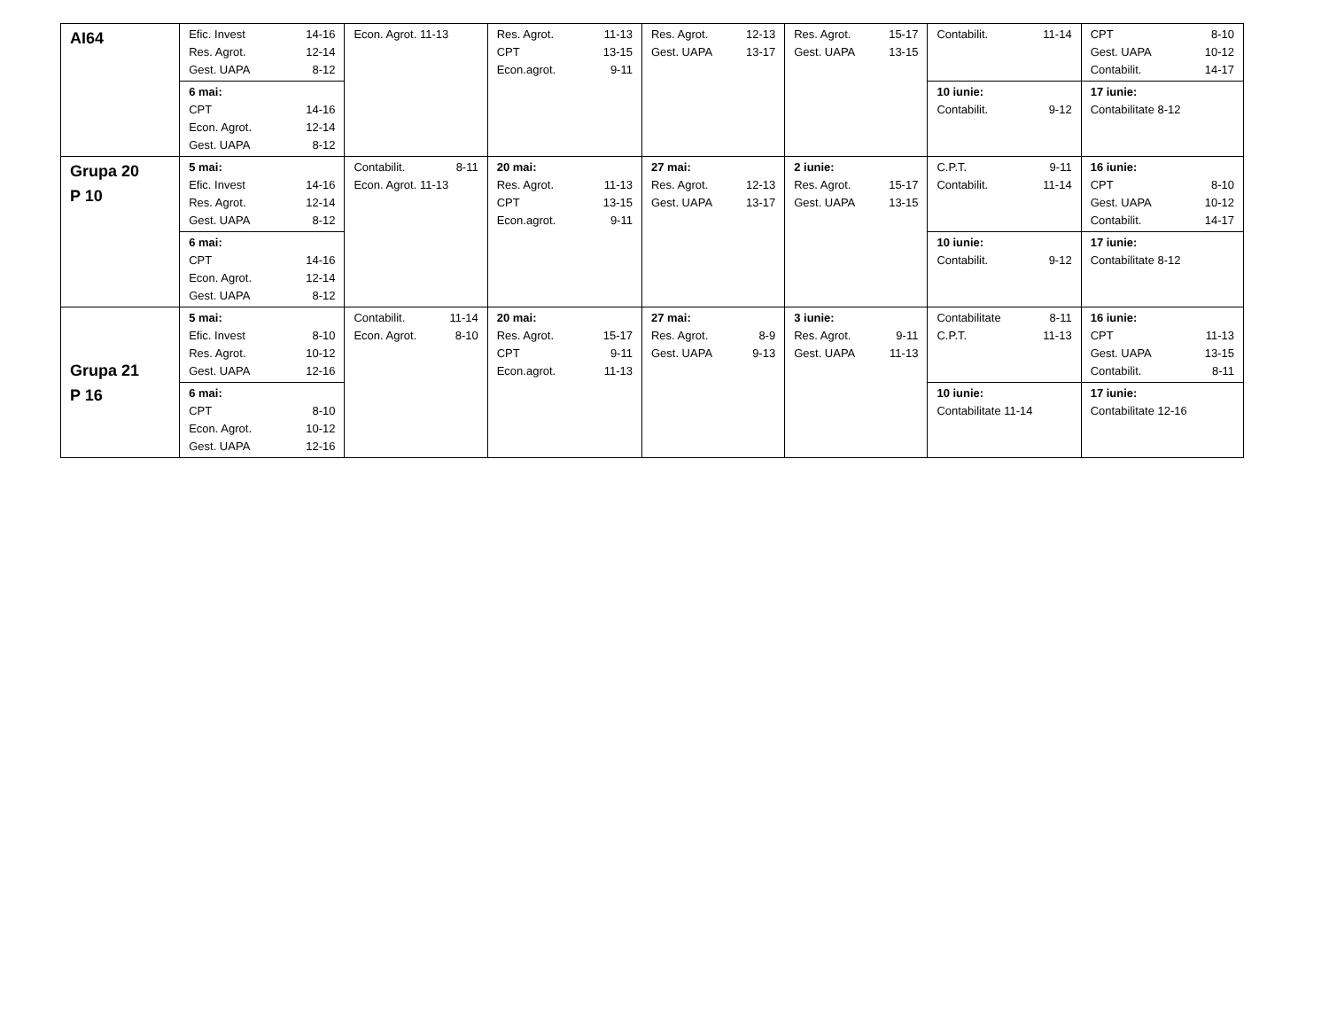| AI64 | Efic. Invest 14-16 Res. Agrot. 12-14 Gest. UAPA 8-12 | Econ. Agrot. 11-13 | Res. Agrot. 11-13 CPT 13-15 Econ.agrot. 9-11 | Res. Agrot. 12-13 Gest. UAPA 13-17 | Res. Agrot. 15-17 Gest. UAPA 13-15 | Contabilit. 11-14 | CPT 8-10 Gest. UAPA 10-12 Contabilit. 14-17 |
| | 6 mai: CPT 14-16 Econ. Agrot. 12-14 Gest. UAPA 8-12 | | | | | 10 iunie: Contabilit. 9-12 | 17 iunie: Contabilitate 8-12 |
| Grupa 20 P 10 | 5 mai: Efic. Invest 14-16 Res. Agrot. 12-14 Gest. UAPA 8-12 | Contabilit. 8-11 Econ. Agrot. 11-13 | 20 mai: Res. Agrot. 11-13 CPT 13-15 Econ.agrot. 9-11 | 27 mai: Res. Agrot. 12-13 Gest. UAPA 13-17 | 2 iunie: Res. Agrot. 15-17 Gest. UAPA 13-15 | C.P.T. 9-11 Contabilit. 11-14 | 16 iunie: CPT 8-10 Gest. UAPA 10-12 Contabilit. 14-17 |
| | 6 mai: CPT 14-16 Econ. Agrot. 12-14 Gest. UAPA 8-12 | | | | | 10 iunie: Contabilit. 9-12 | 17 iunie: Contabilitate 8-12 |
| Grupa 21 P 16 | 5 mai: Efic. Invest 8-10 Res. Agrot. 10-12 Gest. UAPA 12-16 | Contabilit. 11-14 Econ. Agrot. 8-10 | 20 mai: Res. Agrot. 15-17 CPT 9-11 Econ.agrot. 11-13 | 27 mai: Res. Agrot. 8-9 Gest. UAPA 9-13 | 3 iunie: Res. Agrot. 9-11 Gest. UAPA 11-13 | Contabilitate 8-11 C.P.T. 11-13 | 16 iunie: CPT 11-13 Gest. UAPA 13-15 Contabilit. 8-11 |
| | 6 mai: CPT 8-10 Econ. Agrot. 10-12 Gest. UAPA 12-16 | | | | | 10 iunie: Contabilitate 11-14 | 17 iunie: Contabilitate 12-16 |